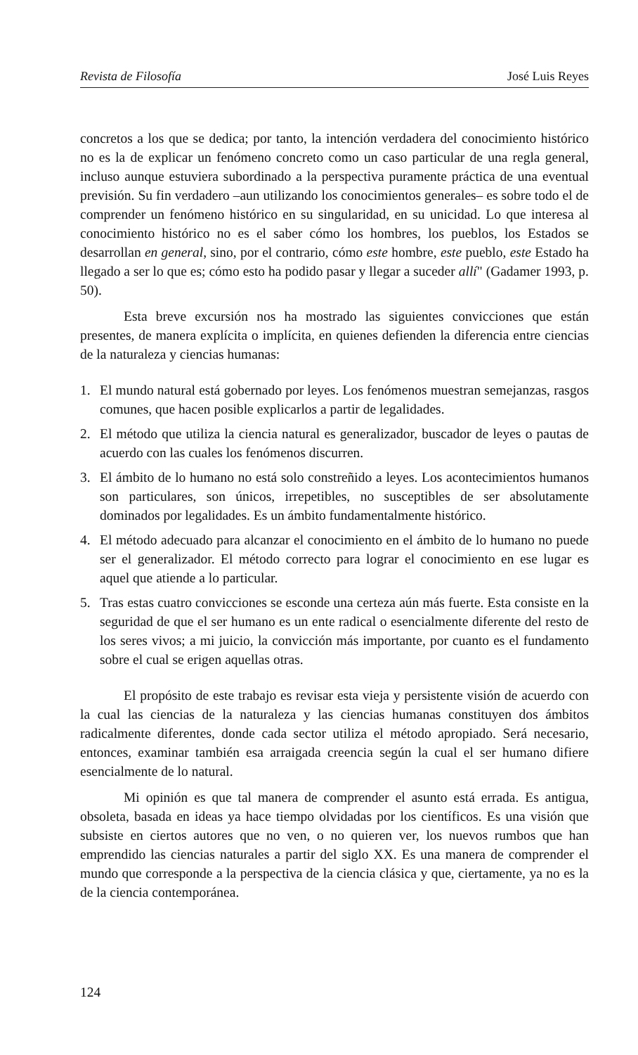Revista de Filosofía José Luis Reyes
concretos a los que se dedica; por tanto, la intención verdadera del conocimiento histórico no es la de explicar un fenómeno concreto como un caso particular de una regla general, incluso aunque estuviera subordinado a la perspectiva puramente práctica de una eventual previsión. Su fin verdadero –aun utilizando los conocimientos generales– es sobre todo el de comprender un fenómeno histórico en su singularidad, en su unicidad. Lo que interesa al conocimiento histórico no es el saber cómo los hombres, los pueblos, los Estados se desarrollan en general, sino, por el contrario, cómo este hombre, este pueblo, este Estado ha llegado a ser lo que es; cómo esto ha podido pasar y llegar a suceder allí" (Gadamer 1993, p. 50).
Esta breve excursión nos ha mostrado las siguientes convicciones que están presentes, de manera explícita o implícita, en quienes defienden la diferencia entre ciencias de la naturaleza y ciencias humanas:
1. El mundo natural está gobernado por leyes. Los fenómenos muestran semejanzas, rasgos comunes, que hacen posible explicarlos a partir de legalidades.
2. El método que utiliza la ciencia natural es generalizador, buscador de leyes o pautas de acuerdo con las cuales los fenómenos discurren.
3. El ámbito de lo humano no está solo constreñido a leyes. Los acontecimientos humanos son particulares, son únicos, irrepetibles, no susceptibles de ser absolutamente dominados por legalidades. Es un ámbito fundamentalmente histórico.
4. El método adecuado para alcanzar el conocimiento en el ámbito de lo humano no puede ser el generalizador. El método correcto para lograr el conocimiento en ese lugar es aquel que atiende a lo particular.
5. Tras estas cuatro convicciones se esconde una certeza aún más fuerte. Esta consiste en la seguridad de que el ser humano es un ente radical o esencialmente diferente del resto de los seres vivos; a mi juicio, la convicción más importante, por cuanto es el fundamento sobre el cual se erigen aquellas otras.
El propósito de este trabajo es revisar esta vieja y persistente visión de acuerdo con la cual las ciencias de la naturaleza y las ciencias humanas constituyen dos ámbitos radicalmente diferentes, donde cada sector utiliza el método apropiado. Será necesario, entonces, examinar también esa arraigada creencia según la cual el ser humano difiere esencialmente de lo natural.
Mi opinión es que tal manera de comprender el asunto está errada. Es antigua, obsoleta, basada en ideas ya hace tiempo olvidadas por los científicos. Es una visión que subsiste en ciertos autores que no ven, o no quieren ver, los nuevos rumbos que han emprendido las ciencias naturales a partir del siglo XX. Es una manera de comprender el mundo que corresponde a la perspectiva de la ciencia clásica y que, ciertamente, ya no es la de la ciencia contemporánea.
124